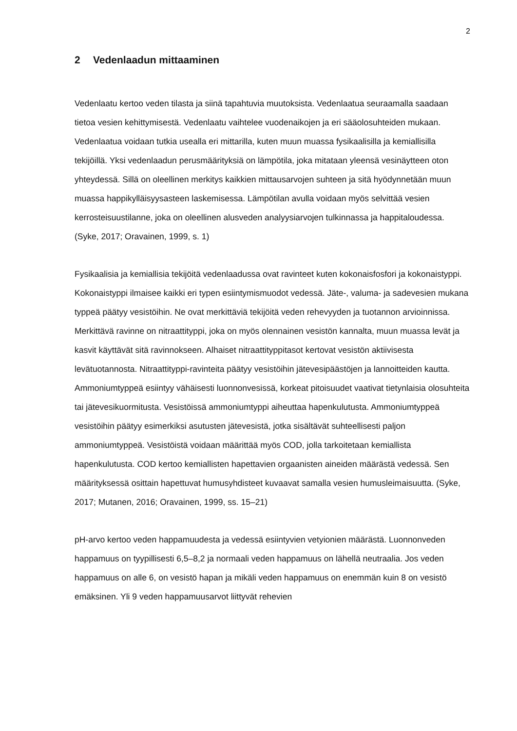2
2 Vedenlaadun mittaaminen
Vedenlaatu kertoo veden tilasta ja siinä tapahtuvia muutoksista. Vedenlaatua seuraamalla saadaan tietoa vesien kehittymisestä. Vedenlaatu vaihtelee vuodenaikojen ja eri sääolosuhteiden mukaan. Vedenlaatua voidaan tutkia usealla eri mittarilla, kuten muun muassa fysikaalisilla ja kemiallisilla tekijöillä. Yksi vedenlaadun perusmäärityksiä on lämpötila, joka mitataan yleensä vesinäytteen oton yhteydessä. Sillä on oleellinen merkitys kaikkien mittausarvojen suhteen ja sitä hyödynnetään muun muassa happikylläisyysasteen laskemisessa. Lämpötilan avulla voidaan myös selvittää vesien kerrosteisuustilanne, joka on oleellinen alusveden analyysiarvojen tulkinnassa ja happitaloudessa. (Syke, 2017; Oravainen, 1999, s. 1)
Fysikaalisia ja kemiallisia tekijöitä vedenlaadussa ovat ravinteet kuten kokonaisfosfori ja kokonaistyppi. Kokonaistyppi ilmaisee kaikki eri typen esiintymismuodot vedessä. Jäte-, valuma- ja sadevesien mukana typpeä päätyy vesistöihin. Ne ovat merkittäviä tekijöitä veden rehevyyden ja tuotannon arvioinnissa. Merkittävä ravinne on nitraattityppi, joka on myös olennainen vesistön kannalta, muun muassa levät ja kasvit käyttävät sitä ravinnokseen. Alhaiset nitraattityppitasot kertovat vesistön aktiivisesta levätuotannosta. Nitraattityppi-ravinteita päätyy vesistöihin jätevesipäästöjen ja lannoitteiden kautta. Ammoniumtyppeä esiintyy vähäisesti luonnonvesissä, korkeat pitoisuudet vaativat tietynlaisia olosuhteita tai jätevesikuormitusta. Vesistöissä ammoniumtyppi aiheuttaa hapenkulutusta. Ammoniumtyppeä vesistöihin päätyy esimerkiksi asutusten jätevesistä, jotka sisältävät suhteellisesti paljon ammoniumtyppeä. Vesistöistä voidaan määrittää myös COD, jolla tarkoitetaan kemiallista hapenkulutusta. COD kertoo kemiallisten hapettavien orgaanisten aineiden määrästä vedessä. Sen määrityksessä osittain hapettuvat humusyhdisteet kuvaavat samalla vesien humusleimaisuutta. (Syke, 2017; Mutanen, 2016; Oravainen, 1999, ss. 15–21)
pH-arvo kertoo veden happamuudesta ja vedessä esiintyvien vetyionien määrästä. Luonnonveden happamuus on tyypillisesti 6,5–8,2 ja normaali veden happamuus on lähellä neutraalia. Jos veden happamuus on alle 6, on vesistö hapan ja mikäli veden happamuus on enemmän kuin 8 on vesistö emäksinen. Yli 9 veden happamuusarvot liittyvät rehevien